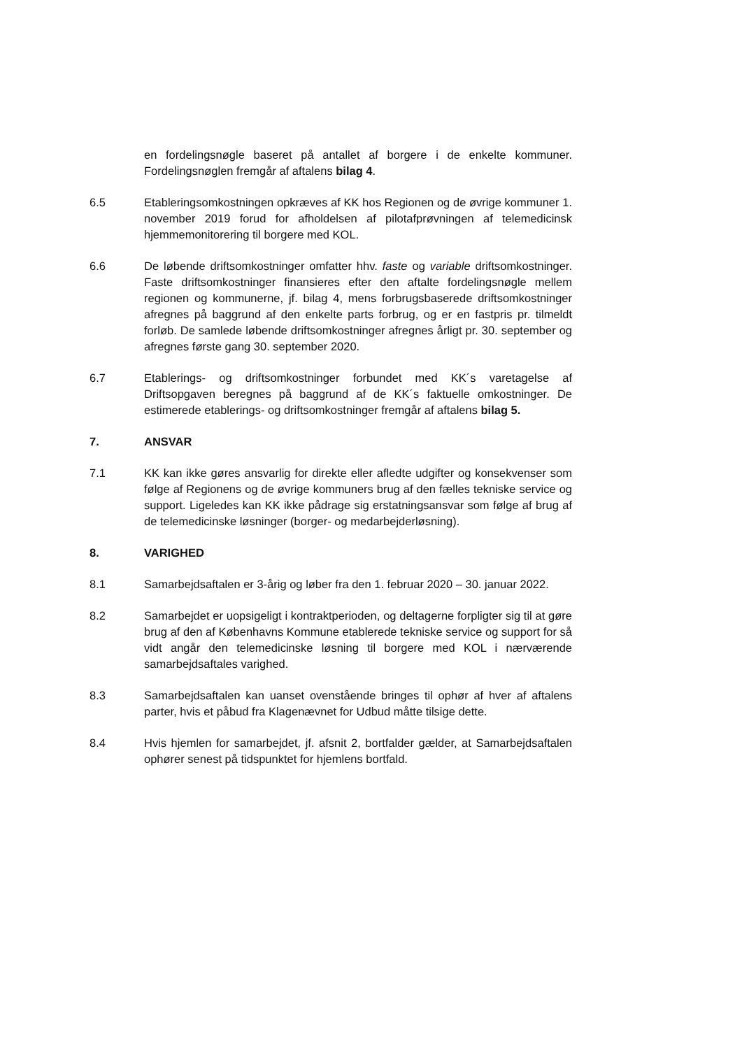en fordelingsnøgle baseret på antallet af borgere i de enkelte kommuner. Fordelingsnøglen fremgår af aftalens bilag 4.
6.5 Etableringsomkostningen opkræves af KK hos Regionen og de øvrige kommuner 1. november 2019 forud for afholdelsen af pilotafprøvningen af telemedicinsk hjemmemonitorering til borgere med KOL.
6.6 De løbende driftsomkostninger omfatter hhv. faste og variable driftsomkostninger. Faste driftsomkostninger finansieres efter den aftalte fordelingsnøgle mellem regionen og kommunerne, jf. bilag 4, mens forbrugsbaserede driftsomkostninger afregnes på baggrund af den enkelte parts forbrug, og er en fastpris pr. tilmeldt forløb. De samlede løbende driftsomkostninger afregnes årligt pr. 30. september og afregnes første gang 30. september 2020.
6.7 Etablerings- og driftsomkostninger forbundet med KK´s varetagelse af Driftsopgaven beregnes på baggrund af de KK´s faktuelle omkostninger. De estimerede etablerings- og driftsomkostninger fremgår af aftalens bilag 5.
7. ANSVAR
7.1 KK kan ikke gøres ansvarlig for direkte eller afledte udgifter og konsekvenser som følge af Regionens og de øvrige kommuners brug af den fælles tekniske service og support. Ligeledes kan KK ikke pådrage sig erstatningsansvar som følge af brug af de telemedicinske løsninger (borger- og medarbejderløsning).
8. VARIGHED
8.1 Samarbejdsaftalen er 3-årig og løber fra den 1. februar 2020 – 30. januar 2022.
8.2 Samarbejdet er uopsigeligt i kontraktperioden, og deltagerne forpligter sig til at gøre brug af den af Københavns Kommune etablerede tekniske service og support for så vidt angår den telemedicinske løsning til borgere med KOL i nærværende samarbejdsaftales varighed.
8.3 Samarbejdsaftalen kan uanset ovenstående bringes til ophør af hver af aftalens parter, hvis et påbud fra Klagenævnet for Udbud måtte tilsige dette.
8.4 Hvis hjemlen for samarbejdet, jf. afsnit 2, bortfalder gælder, at Samarbejdsaftalen ophører senest på tidspunktet for hjemlens bortfald.